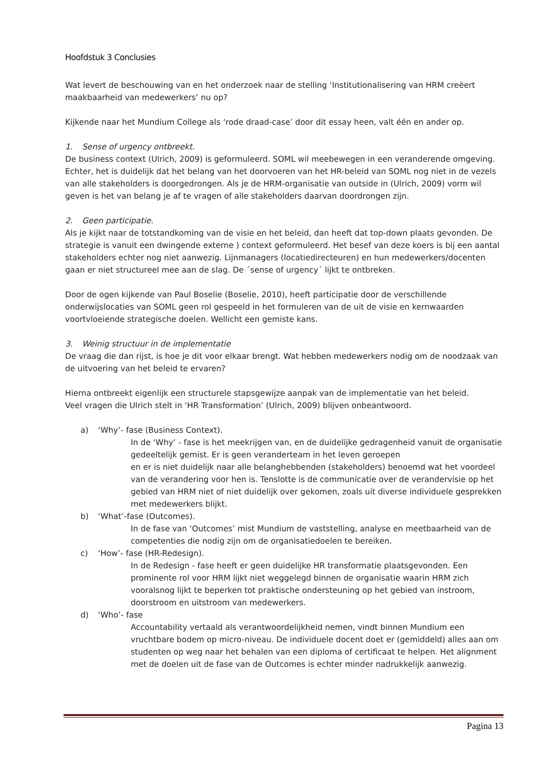Hoofdstuk 3 Conclusies
Wat levert de beschouwing van en het onderzoek naar de stelling ‘Institutionalisering van HRM creëert maakbaarheid van medewerkers’ nu op?
Kijkende naar het Mundium College als ‘rode draad-case’ door dit essay heen, valt één en ander op.
1. Sense of urgency ontbreekt.
De business context (Ulrich, 2009) is geformuleerd. SOML wil meebewegen in een veranderende omgeving. Echter, het is duidelijk dat het belang van het doorvoeren van het HR-beleid van SOML nog niet in de vezels van alle stakeholders is doorgedrongen. Als je de HRM-organisatie van outside in (Ulrich, 2009) vorm wil geven is het van belang je af te vragen of alle stakeholders daarvan doordrongen zijn.
2. Geen participatie.
Als je kijkt naar de totstandkoming van de visie en het beleid, dan heeft dat top-down plaats gevonden. De strategie is vanuit een dwingende externe ) context geformuleerd. Het besef van deze koers is bij een aantal stakeholders echter nog niet aanwezig. Lijnmanagers (locatiedirecteuren) en hun medewerkers/docenten gaan er niet structureel mee aan de slag. De ´sense of urgency´ lijkt te ontbreken.
Door de ogen kijkende van Paul Boselie (Boselie, 2010), heeft participatie door de verschillende onderwijslocaties van SOML geen rol gespeeld in het formuleren van de uit de visie en kernwaarden voortvloeiende strategische doelen. Wellicht een gemiste kans.
3. Weinig structuur in de implementatie
De vraag die dan rijst, is hoe je dit voor elkaar brengt. Wat hebben medewerkers nodig om de noodzaak van de uitvoering van het beleid te ervaren?
Hierna ontbreekt eigenlijk een structurele stapsgewijze aanpak van de implementatie van het beleid.
Veel vragen die Ulrich stelt in ‘HR Transformation’ (Ulrich, 2009) blijven onbeantwoord.
a) ‘Why’- fase (Business Context).
In de ‘Why’ - fase is het meekrijgen van, en de duidelijke gedragenheid vanuit de organisatie gedeeltelijk gemist. Er is geen veranderteam in het leven geroepen
en er is niet duidelijk naar alle belanghebbenden (stakeholders) benoemd wat het voordeel van de verandering voor hen is. Tenslotte is de communicatie over de verandervisie op het gebied van HRM niet of niet duidelijk over gekomen, zoals uit diverse individuele gesprekken met medewerkers blijkt.
b) ‘What’-fase (Outcomes).
In de fase van ‘Outcomes’ mist Mundium de vaststelling, analyse en meetbaarheid van de competenties die nodig zijn om de organisatiedoelen te bereiken.
c) ‘How’- fase (HR-Redesign).
In de Redesign - fase heeft er geen duidelijke HR transformatie plaatsgevonden. Een prominente rol voor HRM lijkt niet weggelegd binnen de organisatie waarin HRM zich vooralsnog lijkt te beperken tot praktische ondersteuning op het gebied van instroom, doorstroom en uitstroom van medewerkers.
d) ‘Who’- fase
Accountability vertaald als verantwoordelijkheid nemen, vindt binnen Mundium een vruchtbare bodem op micro-niveau. De individuele docent doet er (gemiddeld) alles aan om studenten op weg naar het behalen van een diploma of certificaat te helpen. Het alignment met de doelen uit de fase van de Outcomes is echter minder nadrukkelijk aanwezig.
Pagina 13